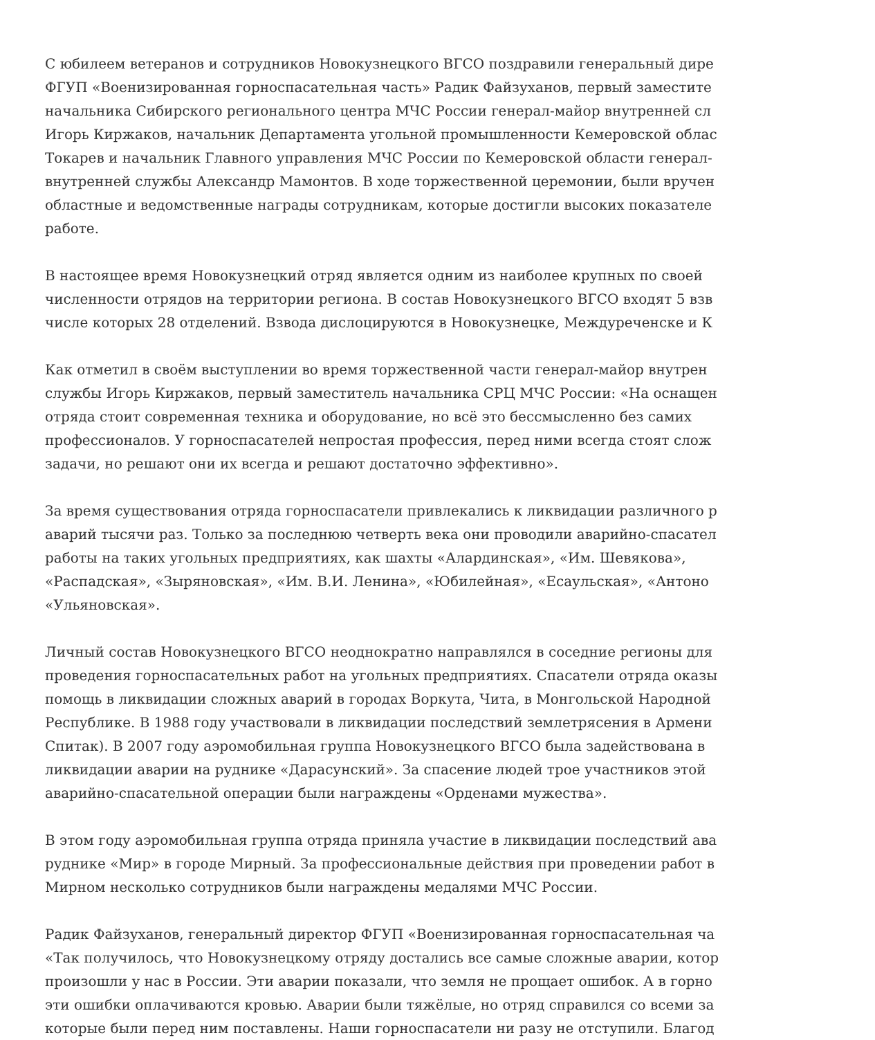С юбилеем ветеранов и сотрудников Новокузнецкого ВГСО поздравили генеральный дире
ФГУП «Военизированная горноспасательная часть» Радик Файзуханов, первый заместите
начальника Сибирского регионального центра МЧС России генерал-майор внутренней сл
Игорь Киржаков, начальник Департамента угольной промышленности Кемеровской облас
Токарев и начальник Главного управления МЧС России по Кемеровской области генерал-
внутренней службы Александр Мамонтов. В ходе торжественной церемонии, были вручен
областные и ведомственные награды сотрудникам, которые достигли высоких показателе
работе.
В настоящее время Новокузнецкий отряд является одним из наиболее крупных по своей
численности отрядов на территории региона. В состав Новокузнецкого ВГСО входят 5 взв
числе которых 28 отделений. Взвода дислоцируются в Новокузнецке, Междуреченске и К
Как отметил в своём выступлении во время торжественной части генерал-майор внутрен
службы Игорь Киржаков, первый заместитель начальника СРЦ МЧС России: «На оснащен
отряда стоит современная техника и оборудование, но всё это бессмысленно без самих
профессионалов. У горноспасателей непростая профессия, перед ними всегда стоят слож
задачи, но решают они их всегда и решают достаточно эффективно».
За время существования отряда горноспасатели привлекались к ликвидации различного р
аварий тысячи раз. Только за последнюю четверть века они проводили аварийно-спасател
работы на таких угольных предприятиях, как шахты «Алардинская», «Им. Шевякова»,
«Распадская», «Зыряновская», «Им. В.И. Ленина», «Юбилейная», «Есаульская», «Антоно
«Ульяновская».
Личный состав Новокузнецкого ВГСО неоднократно направлялся в соседние регионы для
проведения горноспасательных работ на угольных предприятиях. Спасатели отряда оказы
помощь в ликвидации сложных аварий в городах Воркута, Чита, в Монгольской Народной
Республике. В 1988 году участвовали в ликвидации последствий землетрясения в Армени
Спитак). В 2007 году аэромобильная группа Новокузнецкого ВГСО была задействована в
ликвидации аварии на руднике «Дарасунский». За спасение людей трое участников этой
аварийно-спасательной операции были награждены «Орденами мужества».
В этом году аэромобильная группа отряда приняла участие в ликвидации последствий ава
руднике «Мир» в городе Мирный. За профессиональные действия при проведении работ в
Мирном несколько сотрудников были награждены медалями МЧС России.
Радик Файзуханов, генеральный директор ФГУП «Военизированная горноспасательная ча
«Так получилось, что Новокузнецкому отряду достались все самые сложные аварии, котор
произошли у нас в России. Эти аварии показали, что земля не прощает ошибок. А в горно
эти ошибки оплачиваются кровью. Аварии были тяжёлые, но отряд справился со всеми за
которые были перед ним поставлены. Наши горноспасатели ни разу не отступили. Благод